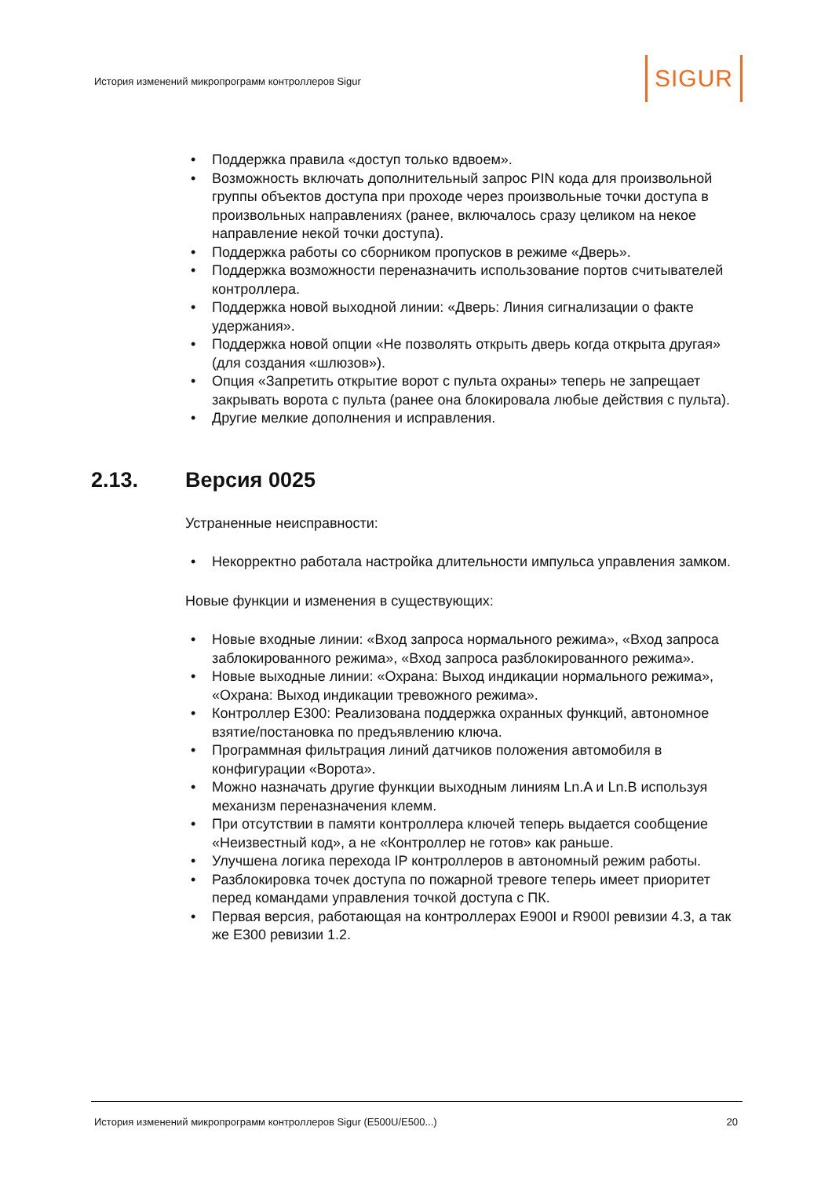История изменений микропрограмм контроллеров Sigur
SIGUR
• Поддержка правила «доступ только вдвоем».
• Возможность включать дополнительный запрос PIN кода для произвольной группы объектов доступа при проходе через произвольные точки доступа в произвольных направлениях (ранее, включалось сразу целиком на некое направление некой точки доступа).
• Поддержка работы со сборником пропусков в режиме «Дверь».
• Поддержка возможности переназначить использование портов считывателей контроллера.
• Поддержка новой выходной линии: «Дверь: Линия сигнализации о факте удержания».
• Поддержка новой опции «Не позволять открыть дверь когда открыта другая» (для создания «шлюзов»).
• Опция «Запретить открытие ворот с пульта охраны» теперь не запрещает закрывать ворота с пульта (ранее она блокировала любые действия с пульта).
• Другие мелкие дополнения и исправления.
Устраненные неисправности:
• Некорректно работала настройка длительности импульса управления замком.
Новые функции и изменения в существующих:
• Новые входные линии: «Вход запроса нормального режима», «Вход запроса заблокированного режима», «Вход запроса разблокированного режима».
• Новые выходные линии: «Охрана: Выход индикации нормального режима», «Охрана: Выход индикации тревожного режима».
• Контроллер E300: Реализована поддержка охранных функций, автономное взятие/постановка по предъявлению ключа.
• Программная фильтрация линий датчиков положения автомобиля в конфигурации «Ворота».
• Можно назначать другие функции выходным линиям Ln.A и Ln.B используя механизм переназначения клемм.
• При отсутствии в памяти контроллера ключей теперь выдается сообщение «Неизвестный код», а не «Контроллер не готов» как раньше.
• Улучшена логика перехода IP контроллеров в автономный режим работы.
• Разблокировка точек доступа по пожарной тревоге теперь имеет приоритет перед командами управления точкой доступа с ПК.
• Первая версия, работающая на контроллерах E900I и R900I ревизии 4.3, а так же E300 ревизии 1.2.
2.13. Версия 0025
История изменений микропрограмм контроллеров Sigur (E500U/E500...) 20